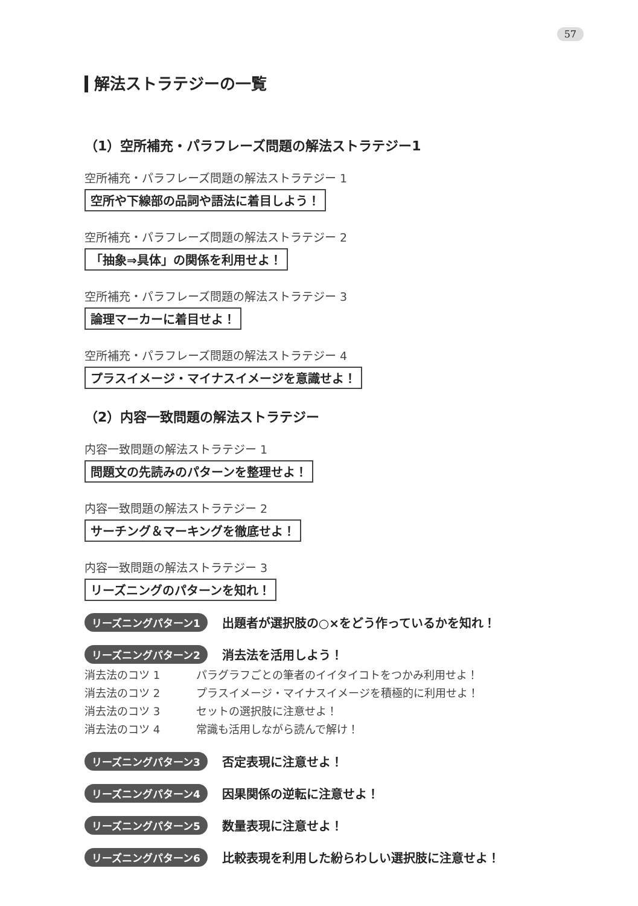57
解法ストラテジーの一覧
（1）空所補充・パラフレーズ問題の解法ストラテジー1
空所補充・パラフレーズ問題の解法ストラテジー 1
空所や下線部の品詞や語法に着目しよう！
空所補充・パラフレーズ問題の解法ストラテジー 2
「抽象⇒具体」の関係を利用せよ！
空所補充・パラフレーズ問題の解法ストラテジー 3
論理マーカーに着目せよ！
空所補充・パラフレーズ問題の解法ストラテジー 4
プラスイメージ・マイナスイメージを意識せよ！
（2）内容一致問題の解法ストラテジー
内容一致問題の解法ストラテジー 1
問題文の先読みのパターンを整理せよ！
内容一致問題の解法ストラテジー 2
サーチング＆マーキングを徹底せよ！
内容一致問題の解法ストラテジー 3
リーズニングのパターンを知れ！
リーズニングパターン1 出題者が選択肢の○×をどう作っているかを知れ！
リーズニングパターン2 消去法を活用しよう！
消去法のコツ 1 パラグラフごとの筆者のイイタイコトをつかみ利用せよ！
消去法のコツ 2 プラスイメージ・マイナスイメージを積極的に利用せよ！
消去法のコツ 3 セットの選択肢に注意せよ！
消去法のコツ 4 常識も活用しながら読んで解け！
リーズニングパターン3 否定表現に注意せよ！
リーズニングパターン4 因果関係の逆転に注意せよ！
リーズニングパターン5 数量表現に注意せよ！
リーズニングパターン6 比較表現を利用した紛らわしい選択肢に注意せよ！